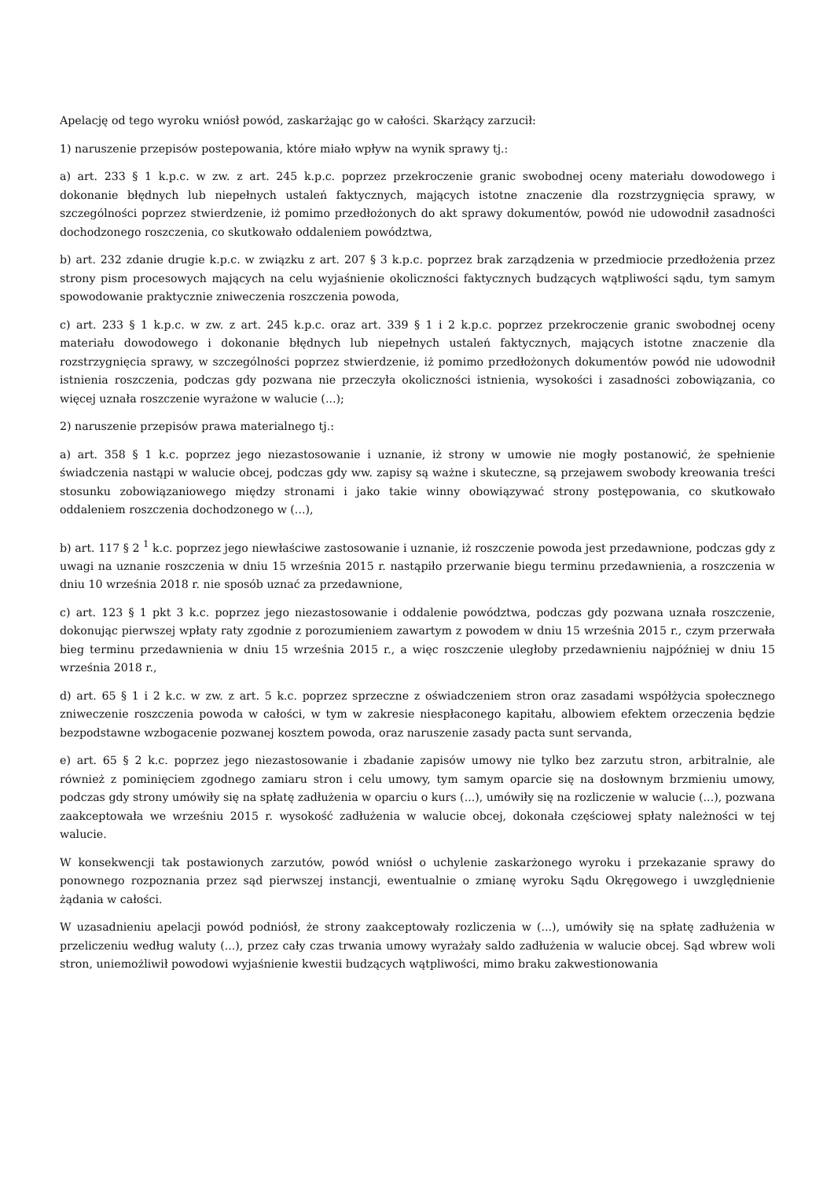Apelację od tego wyroku wniósł powód, zaskarżając go w całości. Skarżący zarzucił:
1) naruszenie przepisów postepowania, które miało wpływ na wynik sprawy tj.:
a) art. 233 § 1 k.p.c. w zw. z art. 245 k.p.c. poprzez przekroczenie granic swobodnej oceny materiału dowodowego i dokonanie błędnych lub niepełnych ustaleń faktycznych, mających istotne znaczenie dla rozstrzygnięcia sprawy, w szczególności poprzez stwierdzenie, iż pomimo przedłożonych do akt sprawy dokumentów, powód nie udowodnił zasadności dochodzonego roszczenia, co skutkowało oddaleniem powództwa,
b) art. 232 zdanie drugie k.p.c. w związku z art. 207 § 3 k.p.c. poprzez brak zarządzenia w przedmiocie przedłożenia przez strony pism procesowych mających na celu wyjaśnienie okoliczności faktycznych budzących wątpliwości sądu, tym samym spowodowanie praktycznie zniweczenia roszczenia powoda,
c) art. 233 § 1 k.p.c. w zw. z art. 245 k.p.c. oraz art. 339 § 1 i 2 k.p.c. poprzez przekroczenie granic swobodnej oceny materiału dowodowego i dokonanie błędnych lub niepełnych ustaleń faktycznych, mających istotne znaczenie dla rozstrzygnięcia sprawy, w szczególności poprzez stwierdzenie, iż pomimo przedłożonych dokumentów powód nie udowodnił istnienia roszczenia, podczas gdy pozwana nie przeczyła okoliczności istnienia, wysokości i zasadności zobowiązania, co więcej uznała roszczenie wyrażone w walucie (...);
2) naruszenie przepisów prawa materialnego tj.:
a) art. 358 § 1 k.c. poprzez jego niezastosowanie i uznanie, iż strony w umowie nie mogły postanowić, że spełnienie świadczenia nastąpi w walucie obcej, podczas gdy ww. zapisy są ważne i skuteczne, są przejawem swobody kreowania treści stosunku zobowiązaniowego między stronami i jako takie winny obowiązywać strony postępowania, co skutkowało oddaleniem roszczenia dochodzonego w (...),
b) art. 117 § 2 <sup>1</sup> k.c. poprzez jego niewłaściwe zastosowanie i uznanie, iż roszczenie powoda jest przedawnione, podczas gdy z uwagi na uznanie roszczenia w dniu 15 września 2015 r. nastąpiło przerwanie biegu terminu przedawnienia, a roszczenia w dniu 10 września 2018 r. nie sposób uznać za przedawnione,
c) art. 123 § 1 pkt 3 k.c. poprzez jego niezastosowanie i oddalenie powództwa, podczas gdy pozwana uznała roszczenie, dokonując pierwszej wpłaty raty zgodnie z porozumieniem zawartym z powodem w dniu 15 września 2015 r., czym przerwała bieg terminu przedawnienia w dniu 15 września 2015 r., a więc roszczenie uległoby przedawnieniu najpóźniej w dniu 15 września 2018 r.,
d) art. 65 § 1 i 2 k.c. w zw. z art. 5 k.c. poprzez sprzeczne z oświadczeniem stron oraz zasadami współżycia społecznego zniweczenie roszczenia powoda w całości, w tym w zakresie niespłaconego kapitału, albowiem efektem orzeczenia będzie bezpodstawne wzbogacenie pozwanej kosztem powoda, oraz naruszenie zasady pacta sunt servanda,
e) art. 65 § 2 k.c. poprzez jego niezastosowanie i zbadanie zapisów umowy nie tylko bez zarzutu stron, arbitralnie, ale również z pominięciem zgodnego zamiaru stron i celu umowy, tym samym oparcie się na dosłownym brzmieniu umowy, podczas gdy strony umówiły się na spłatę zadłużenia w oparciu o kurs (...), umówiły się na rozliczenie w walucie (...), pozwana zaakceptowała we wrześniu 2015 r. wysokość zadłużenia w walucie obcej, dokonała częściowej spłaty należności w tej walucie.
W konsekwencji tak postawionych zarzutów, powód wniósł o uchylenie zaskarżonego wyroku i przekazanie sprawy do ponownego rozpoznania przez sąd pierwszej instancji, ewentualnie o zmianę wyroku Sądu Okręgowego i uwzględnienie żądania w całości.
W uzasadnieniu apelacji powód podniósł, że strony zaakceptowały rozliczenia w (...), umówiły się na spłatę zadłużenia w przeliczeniu według waluty (...), przez cały czas trwania umowy wyrażały saldo zadłużenia w walucie obcej. Sąd wbrew woli stron, uniemożliwił powodowi wyjaśnienie kwestii budzących wątpliwości, mimo braku zakwestionowania